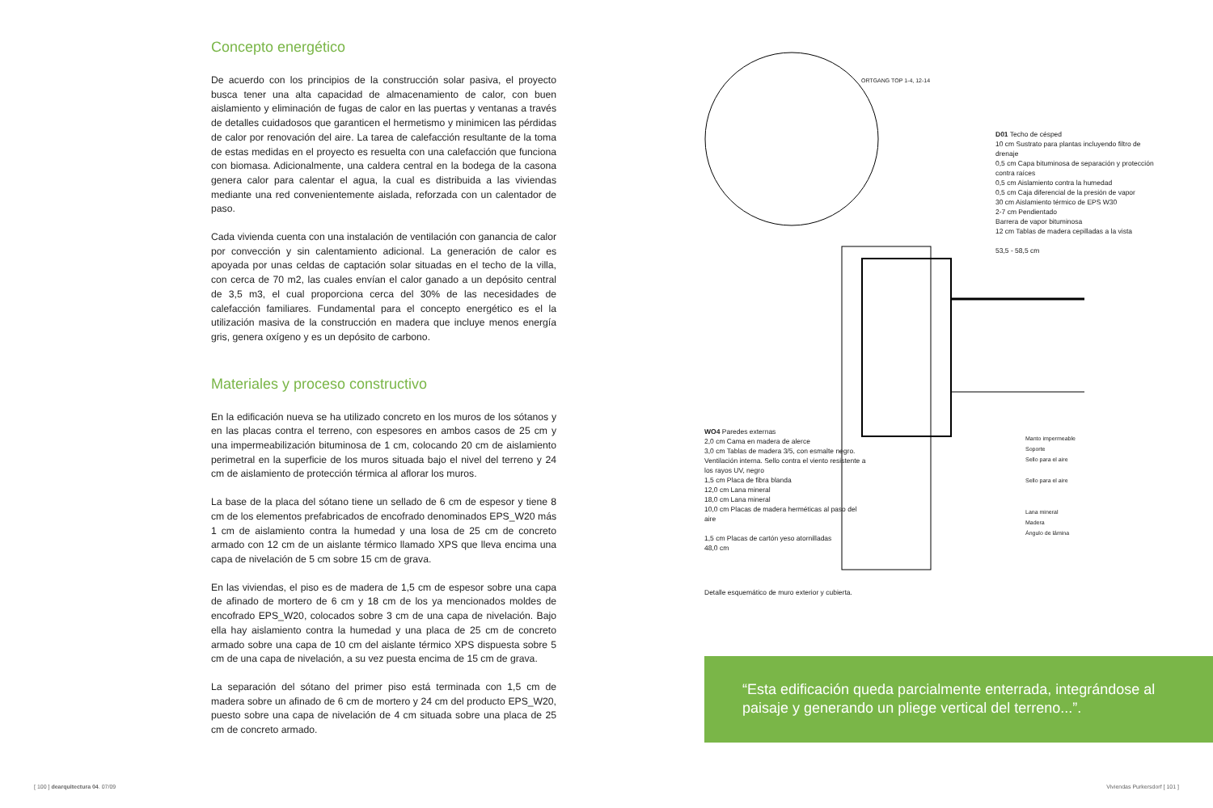Concepto energético
De acuerdo con los principios de la construcción solar pasiva, el proyecto busca tener una alta capacidad de almacenamiento de calor, con buen aislamiento y eliminación de fugas de calor en las puertas y ventanas a través de detalles cuidadosos que garanticen el hermetismo y minimicen las pérdidas de calor por renovación del aire. La tarea de calefacción resultante de la toma de estas medidas en el proyecto es resuelta con una calefacción que funciona con biomasa. Adicionalmente, una caldera central en la bodega de la casona genera calor para calentar el agua, la cual es distribuida a las viviendas mediante una red convenientemente aislada, reforzada con un calentador de paso.
Cada vivienda cuenta con una instalación de ventilación con ganancia de calor por convección y sin calentamiento adicional. La generación de calor es apoyada por unas celdas de captación solar situadas en el techo de la villa, con cerca de 70 m2, las cuales envían el calor ganado a un depósito central de 3,5 m3, el cual proporciona cerca del 30% de las necesidades de calefacción familiares. Fundamental para el concepto energético es el la utilización masiva de la construcción en madera que incluye menos energía gris, genera oxígeno y es un depósito de carbono.
Materiales y proceso constructivo
En la edificación nueva se ha utilizado concreto en los muros de los sótanos y en las placas contra el terreno, con espesores en ambos casos de 25 cm y una impermeabilización bituminosa de 1 cm, colocando 20 cm de aislamiento perimetral en la superficie de los muros situada bajo el nivel del terreno y 24 cm de aislamiento de protección térmica al aflorar los muros.
La base de la placa del sótano tiene un sellado de 6 cm de espesor y tiene 8 cm de los elementos prefabricados de encofrado denominados EPS_W20 más 1 cm de aislamiento contra la humedad y una losa de 25 cm de concreto armado con 12 cm de un aislante térmico llamado XPS que lleva encima una capa de nivelación de 5 cm sobre 15 cm de grava.
En las viviendas, el piso es de madera de 1,5 cm de espesor sobre una capa de afinado de mortero de 6 cm y 18 cm de los ya mencionados moldes de encofrado EPS_W20, colocados sobre 3 cm de una capa de nivelación. Bajo ella hay aislamiento contra la humedad y una placa de 25 cm de concreto armado sobre una capa de 10 cm del aislante térmico XPS dispuesta sobre 5 cm de una capa de nivelación, a su vez puesta encima de 15 cm de grava.
La separación del sótano del primer piso está terminada con 1,5 cm de madera sobre un afinado de 6 cm de mortero y 24 cm del producto EPS_W20, puesto sobre una capa de nivelación de 4 cm situada sobre una placa de 25 cm de concreto armado.
ORTGANG TOP 1-4, 12-14
D01 Techo de césped
10 cm Sustrato para plantas incluyendo filtro de drenaje
0,5 cm Capa bituminosa de separación y protección contra raíces
0,5 cm Aislamiento contra la humedad
0,5 cm Caja diferencial de la presión de vapor
30 cm Aislamiento térmico de EPS W30
2-7 cm Pendientado
Barrera de vapor bituminosa
12 cm Tablas de madera cepilladas a la vista
53,5 - 58,5 cm
WO4 Paredes externas
2,0 cm Cama en madera de alerce
3,0 cm Tablas de madera 3/5, con esmalte negro. Ventilación interna. Sello contra el viento resistente a los rayos UV, negro
1,5 cm Placa de fibra blanda
12,0 cm Lana mineral
18,0 cm Lana mineral
10,0 cm Placas de madera herméticas al paso del aire
1,5 cm Placas de cartón yeso atornilladas
48,0 cm
Manto impermeable
Soporte
Sello para el aire
Sello para el aire
Lana mineral
Madera
Ángulo de lámina
Detalle esquemático de muro exterior y cubierta.
“Esta edificación queda parcialmente enterrada, integrándose al paisaje y generando un pliege vertical del terreno...”.
[ 100 ] dearquitectura 04. 07/09
Viviendas Purkersdorf [ 101 ]